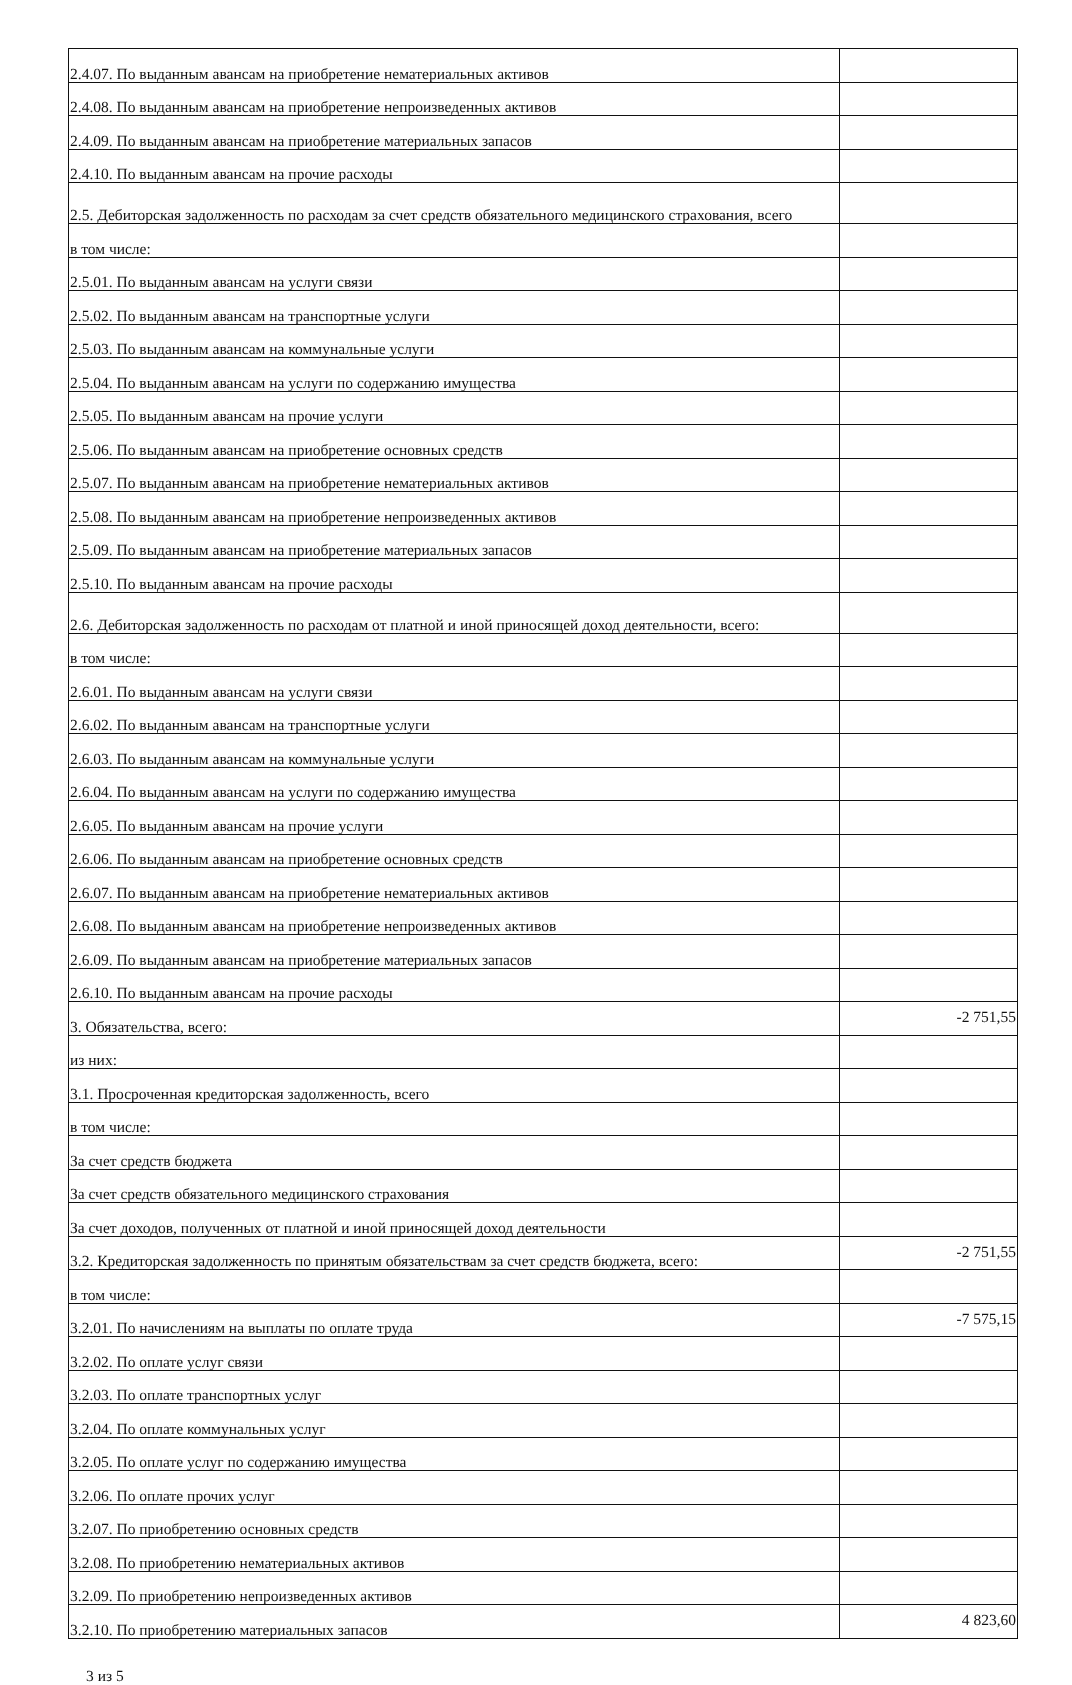| 2.4.07. По выданным авансам на приобретение нематериальных активов | |
| 2.4.08. По выданным авансам на приобретение непроизведенных активов | |
| 2.4.09. По выданным авансам на приобретение материальных запасов | |
| 2.4.10. По выданным авансам на прочие расходы | |
| 2.5. Дебиторская задолженность по расходам за счет средств обязательного медицинского страхования, всего | |
| в том числе: | |
| 2.5.01. По выданным авансам на услуги связи | |
| 2.5.02. По выданным авансам на транспортные услуги | |
| 2.5.03. По выданным авансам на коммунальные услуги | |
| 2.5.04. По выданным авансам на услуги по содержанию имущества | |
| 2.5.05. По выданным авансам на прочие услуги | |
| 2.5.06. По выданным авансам на приобретение основных средств | |
| 2.5.07. По выданным авансам на приобретение нематериальных активов | |
| 2.5.08. По выданным авансам на приобретение непроизведенных активов | |
| 2.5.09. По выданным авансам на приобретение материальных запасов | |
| 2.5.10. По выданным авансам на прочие расходы | |
| 2.6. Дебиторская задолженность по расходам от платной и иной приносящей доход деятельности, всего: | |
| в том числе: | |
| 2.6.01. По выданным авансам на услуги связи | |
| 2.6.02. По выданным авансам на транспортные услуги | |
| 2.6.03. По выданным авансам на коммунальные услуги | |
| 2.6.04. По выданным авансам на услуги по содержанию имущества | |
| 2.6.05. По выданным авансам на прочие услуги | |
| 2.6.06. По выданным авансам на приобретение основных средств | |
| 2.6.07. По выданным авансам на приобретение нематериальных активов | |
| 2.6.08. По выданным авансам на приобретение непроизведенных активов | |
| 2.6.09. По выданным авансам на приобретение материальных запасов | |
| 2.6.10. По выданным авансам на прочие расходы | |
| 3. Обязательства, всего: | -2 751,55 |
| из них: | |
| 3.1. Просроченная кредиторская задолженность, всего | |
| в том числе: | |
| За счет средств бюджета | |
| За счет средств обязательного медицинского страхования | |
| За счет доходов, полученных от платной и иной приносящей доход деятельности | |
| 3.2. Кредиторская задолженность по принятым обязательствам за счет средств бюджета, всего: | -2 751,55 |
| в том числе: | |
| 3.2.01. По начислениям на выплаты по оплате труда | -7 575,15 |
| 3.2.02. По оплате услуг связи | |
| 3.2.03. По оплате транспортных услуг | |
| 3.2.04. По оплате коммунальных услуг | |
| 3.2.05. По оплате услуг по содержанию имущества | |
| 3.2.06. По оплате прочих услуг | |
| 3.2.07. По приобретению основных средств | |
| 3.2.08. По приобретению нематериальных активов | |
| 3.2.09. По приобретению непроизведенных активов | |
| 3.2.10. По приобретению материальных запасов | 4 823,60 |
3 из 5